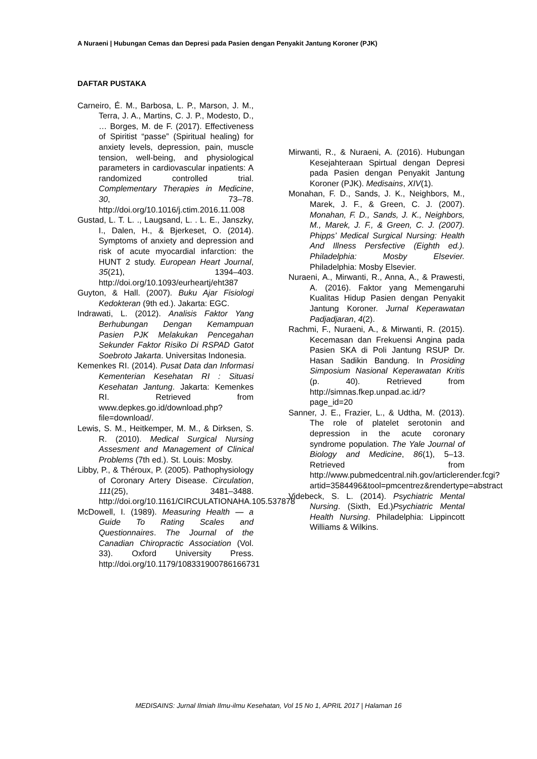A Nuraeni | Hubungan Cemas dan Depresi pada Pasien dengan Penyakit Jantung Koroner (PJK)
DAFTAR PUSTAKA
Carneiro, É. M., Barbosa, L. P., Marson, J. M., Terra, J. A., Martins, C. J. P., Modesto, D., … Borges, M. de F. (2017). Effectiveness of Spiritist “passe” (Spiritual healing) for anxiety levels, depression, pain, muscle tension, well-being, and physiological parameters in cardiovascular inpatients: A randomized controlled trial. Complementary Therapies in Medicine, 30, 73–78. http://doi.org/10.1016/j.ctim.2016.11.008
Gustad, L. T. L. ., Laugsand, L. . L. E., Janszky, I., Dalen, H., & Bjerkeset, O. (2014). Symptoms of anxiety and depression and risk of acute myocardial infarction: the HUNT 2 study. European Heart Journal, 35(21), 1394–403. http://doi.org/10.1093/eurheartj/eht387
Guyton, & Hall. (2007). Buku Ajar Fisiologi Kedokteran (9th ed.). Jakarta: EGC.
Indrawati, L. (2012). Analisis Faktor Yang Berhubungan Dengan Kemampuan Pasien PJK Melakukan Pencegahan Sekunder Faktor Risiko Di RSPAD Gatot Soebroto Jakarta. Universitas Indonesia.
Kemenkes RI. (2014). Pusat Data dan Informasi Kementerian Kesehatan RI : Situasi Kesehatan Jantung. Jakarta: Kemenkes RI. Retrieved from www.depkes.go.id/download.php?file=download/.
Lewis, S. M., Heitkemper, M. M., & Dirksen, S. R. (2010). Medical Surgical Nursing Assesment and Management of Clinical Problems (7th ed.). St. Louis: Mosby.
Libby, P., & Théroux, P. (2005). Pathophysiology of Coronary Artery Disease. Circulation, 111(25), 3481–3488. http://doi.org/10.1161/CIRCULATIONAHA.105.537878
McDowell, I. (1989). Measuring Health — a Guide To Rating Scales and Questionnaires. The Journal of the Canadian Chiropractic Association (Vol. 33). Oxford University Press. http://doi.org/10.1179/108331900786166731
Mirwanti, R., & Nuraeni, A. (2016). Hubungan Kesejahteraan Spirtual dengan Depresi pada Pasien dengan Penyakit Jantung Koroner (PJK). Medisains, XIV(1).
Monahan, F. D., Sands, J. K., Neighbors, M., Marek, J. F., & Green, C. J. (2007). Monahan, F. D., Sands, J. K., Neighbors, M., Marek, J. F., & Green, C. J. (2007). Phipps’ Medical Surgical Nursing: Health And Illness Persfective (Eighth ed.). Philadelphia: Mosby Elsevier. Philadelphia: Mosby Elsevier.
Nuraeni, A., Mirwanti, R., Anna, A., & Prawesti, A. (2016). Faktor yang Memengaruhi Kualitas Hidup Pasien dengan Penyakit Jantung Koroner. Jurnal Keperawatan Padjadjaran, 4(2).
Rachmi, F., Nuraeni, A., & Mirwanti, R. (2015). Kecemasan dan Frekuensi Angina pada Pasien SKA di Poli Jantung RSUP Dr. Hasan Sadikin Bandung. In Prosiding Simposium Nasional Keperawatan Kritis (p. 40). Retrieved from http://simnas.fkep.unpad.ac.id/?page_id=20
Sanner, J. E., Frazier, L., & Udtha, M. (2013). The role of platelet serotonin and depression in the acute coronary syndrome population. The Yale Journal of Biology and Medicine, 86(1), 5–13. Retrieved from http://www.pubmedcentral.nih.gov/articlerender.fcgi?artid=3584496&tool=pmcentrez&rendertype=abstract
Videbeck, S. L. (2014). Psychiatric Mental Nursing. (Sixth, Ed.)Psychiatric Mental Health Nursing. Philadelphia: Lippincott Williams & Wilkins.
MEDISAINS: Jurnal Ilmiah Ilmu-ilmu Kesehatan, Vol 15 No 1, APRIL 2017 | Halaman 16